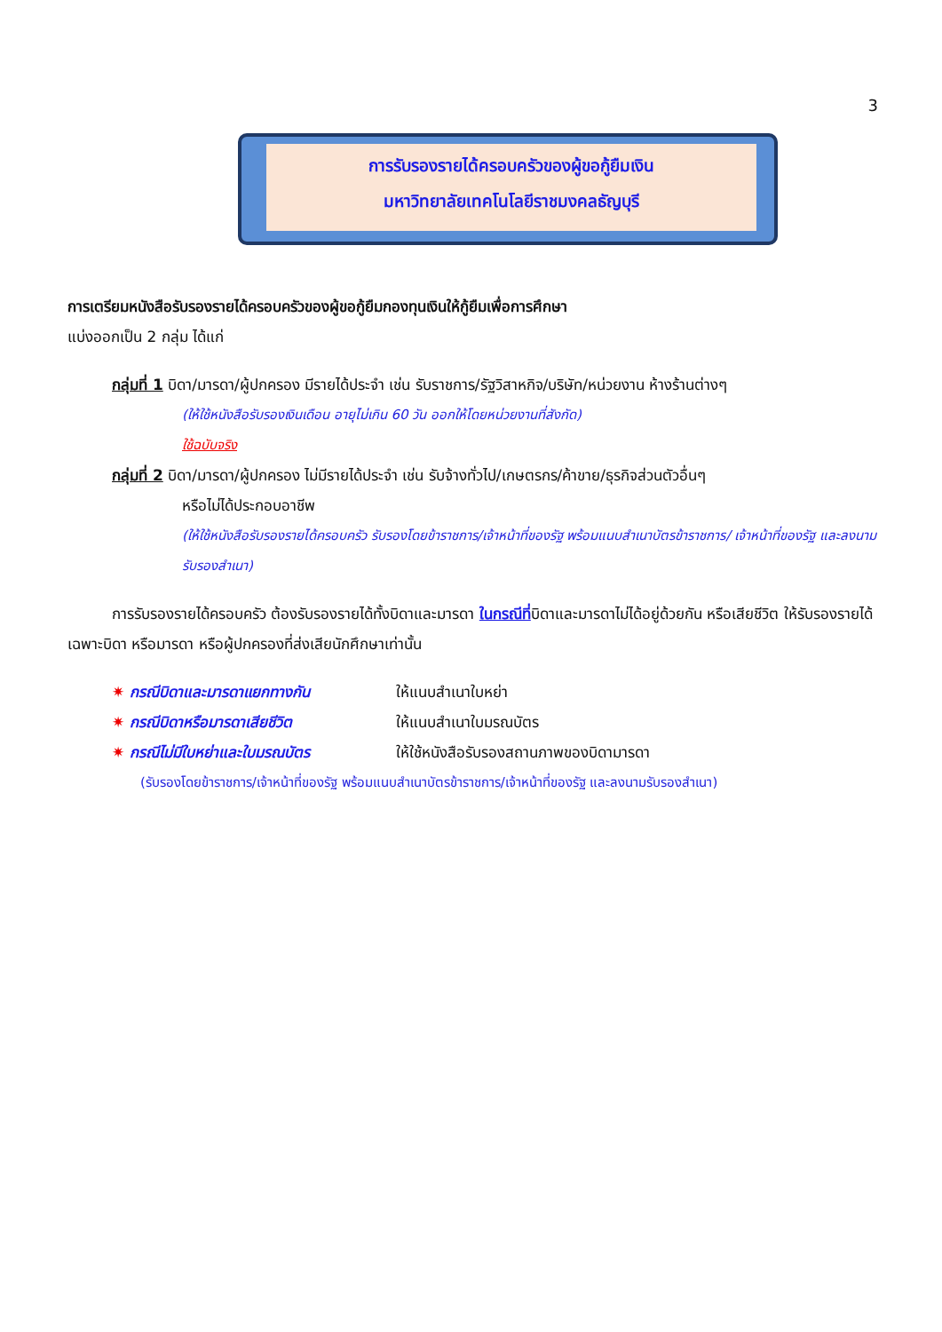3
การรับรองรายได้ครอบครัวของผู้ขอกู้ยืมเงิน
มหาวิทยาลัยเทคโนโลยีราชมงคลธัญบุรี
การเตรียมหนังสือรับรองรายได้ครอบครัวของผู้ขอกู้ยืมกองทุนเงินให้กู้ยืมเพื่อการศึกษา
แบ่งออกเป็น 2 กลุ่ม ได้แก่
กลุ่มที่ 1 บิดา/มารดา/ผู้ปกครอง มีรายได้ประจำ เช่น รับราชการ/รัฐวิสาหกิจ/บริษัท/หน่วยงาน ห้างร้านต่างๆ
(ให้ใช้หนังสือรับรองเงินเดือน อายุไม่เกิน 60 วัน ออกให้โดยหน่วยงานที่สังกัด)
ใช้ฉบับจริง
กลุ่มที่ 2 บิดา/มารดา/ผู้ปกครอง ไม่มีรายได้ประจำ เช่น รับจ้างทั่วไป/เกษตรกร/ค้าขาย/ธุรกิจส่วนตัวอื่นๆ
หรือไม่ได้ประกอบอาชีพ
(ให้ใช้หนังสือรับรองรายได้ครอบครัว รับรองโดยข้าราชการ/เจ้าหน้าที่ของรัฐ พร้อมแนบสำเนาบัตรข้าราชการ/ เจ้าหน้าที่ของรัฐ และลงนามรับรองสำเนา)
การรับรองรายได้ครอบครัว ต้องรับรองรายได้ทั้งบิดาและมารดา ในกรณีที่บิดาและมารดาไม่ได้อยู่ด้วยกัน หรือเสียชีวิต ให้รับรองรายได้เฉพาะบิดา หรือมารดา หรือผู้ปกครองที่ส่งเสียนักศึกษาเท่านั้น
✷ กรณีบิดาและมารดาแยกทางกัน ให้แนบสำเนาใบหย่า
✷ กรณีบิดาหรือมารดาเสียชีวิต ให้แนบสำเนาใบมรณบัตร
✷ กรณีไม่มีใบหย่าและใบมรณบัตร ให้ใช้หนังสือรับรองสถานภาพของบิดามารดา
(รับรองโดยข้าราชการ/เจ้าหน้าที่ของรัฐ พร้อมแนบสำเนาบัตรข้าราชการ/เจ้าหน้าที่ของรัฐ และลงนามรับรองสำเนา)